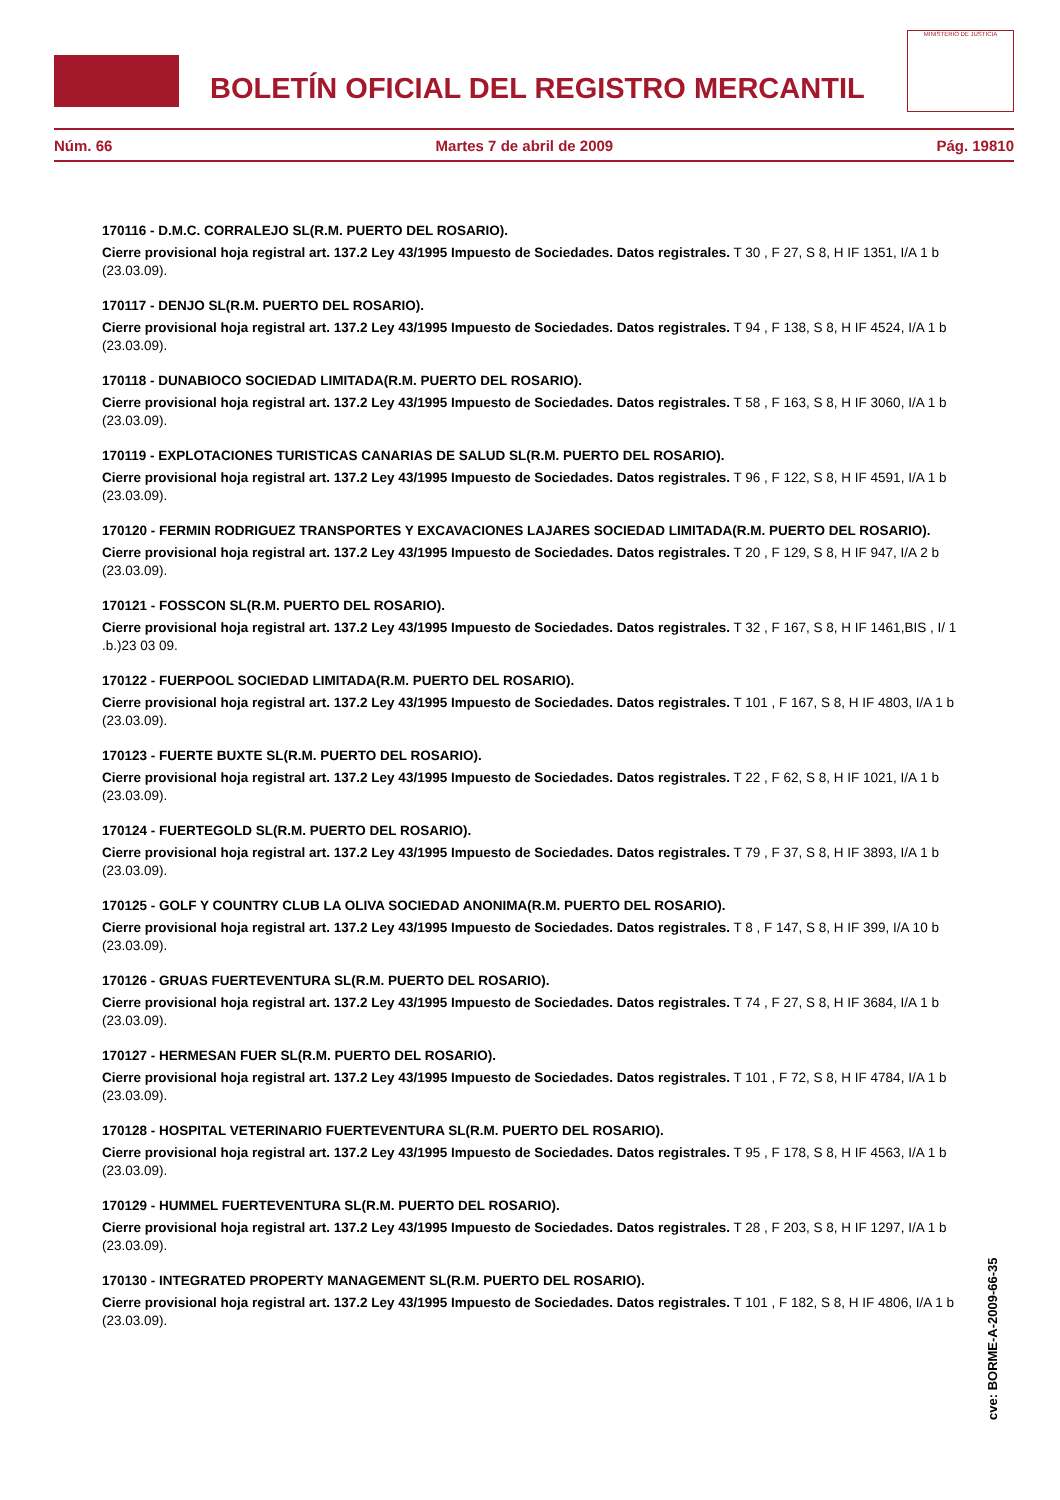BOLETÍN OFICIAL DEL REGISTRO MERCANTIL
MINISTERIO DE JUSTICIA
Núm. 66 Martes 7 de abril de 2009 Pág. 19810
170116 - D.M.C. CORRALEJO SL(R.M. PUERTO DEL ROSARIO).
Cierre provisional hoja registral art. 137.2 Ley 43/1995 Impuesto de Sociedades. Datos registrales. T 30 , F 27, S 8, H IF 1351, I/A 1 b (23.03.09).
170117 - DENJO SL(R.M. PUERTO DEL ROSARIO).
Cierre provisional hoja registral art. 137.2 Ley 43/1995 Impuesto de Sociedades. Datos registrales. T 94 , F 138, S 8, H IF 4524, I/A 1 b (23.03.09).
170118 - DUNABIOCO SOCIEDAD LIMITADA(R.M. PUERTO DEL ROSARIO).
Cierre provisional hoja registral art. 137.2 Ley 43/1995 Impuesto de Sociedades. Datos registrales. T 58 , F 163, S 8, H IF 3060, I/A 1 b (23.03.09).
170119 - EXPLOTACIONES TURISTICAS CANARIAS DE SALUD SL(R.M. PUERTO DEL ROSARIO).
Cierre provisional hoja registral art. 137.2 Ley 43/1995 Impuesto de Sociedades. Datos registrales. T 96 , F 122, S 8, H IF 4591, I/A 1 b (23.03.09).
170120 - FERMIN RODRIGUEZ TRANSPORTES Y EXCAVACIONES LAJARES SOCIEDAD LIMITADA(R.M. PUERTO DEL ROSARIO).
Cierre provisional hoja registral art. 137.2 Ley 43/1995 Impuesto de Sociedades. Datos registrales. T 20 , F 129, S 8, H IF 947, I/A 2 b (23.03.09).
170121 - FOSSCON SL(R.M. PUERTO DEL ROSARIO).
Cierre provisional hoja registral art. 137.2 Ley 43/1995 Impuesto de Sociedades. Datos registrales. T 32 , F 167, S 8, H IF 1461,BIS , I/ 1 .b.)23 03 09.
170122 - FUERPOOL SOCIEDAD LIMITADA(R.M. PUERTO DEL ROSARIO).
Cierre provisional hoja registral art. 137.2 Ley 43/1995 Impuesto de Sociedades. Datos registrales. T 101 , F 167, S 8, H IF 4803, I/A 1 b (23.03.09).
170123 - FUERTE BUXTE SL(R.M. PUERTO DEL ROSARIO).
Cierre provisional hoja registral art. 137.2 Ley 43/1995 Impuesto de Sociedades. Datos registrales. T 22 , F 62, S 8, H IF 1021, I/A 1 b (23.03.09).
170124 - FUERTEGOLD SL(R.M. PUERTO DEL ROSARIO).
Cierre provisional hoja registral art. 137.2 Ley 43/1995 Impuesto de Sociedades. Datos registrales. T 79 , F 37, S 8, H IF 3893, I/A 1 b (23.03.09).
170125 - GOLF Y COUNTRY CLUB LA OLIVA SOCIEDAD ANONIMA(R.M. PUERTO DEL ROSARIO).
Cierre provisional hoja registral art. 137.2 Ley 43/1995 Impuesto de Sociedades. Datos registrales. T 8 , F 147, S 8, H IF 399, I/A 10 b (23.03.09).
170126 - GRUAS FUERTEVENTURA SL(R.M. PUERTO DEL ROSARIO).
Cierre provisional hoja registral art. 137.2 Ley 43/1995 Impuesto de Sociedades. Datos registrales. T 74 , F 27, S 8, H IF 3684, I/A 1 b (23.03.09).
170127 - HERMESAN FUER SL(R.M. PUERTO DEL ROSARIO).
Cierre provisional hoja registral art. 137.2 Ley 43/1995 Impuesto de Sociedades. Datos registrales. T 101 , F 72, S 8, H IF 4784, I/A 1 b (23.03.09).
170128 - HOSPITAL VETERINARIO FUERTEVENTURA SL(R.M. PUERTO DEL ROSARIO).
Cierre provisional hoja registral art. 137.2 Ley 43/1995 Impuesto de Sociedades. Datos registrales. T 95 , F 178, S 8, H IF 4563, I/A 1 b (23.03.09).
170129 - HUMMEL FUERTEVENTURA SL(R.M. PUERTO DEL ROSARIO).
Cierre provisional hoja registral art. 137.2 Ley 43/1995 Impuesto de Sociedades. Datos registrales. T 28 , F 203, S 8, H IF 1297, I/A 1 b (23.03.09).
170130 - INTEGRATED PROPERTY MANAGEMENT SL(R.M. PUERTO DEL ROSARIO).
Cierre provisional hoja registral art. 137.2 Ley 43/1995 Impuesto de Sociedades. Datos registrales. T 101 , F 182, S 8, H IF 4806, I/A 1 b (23.03.09).
cve: BORME-A-2009-66-35